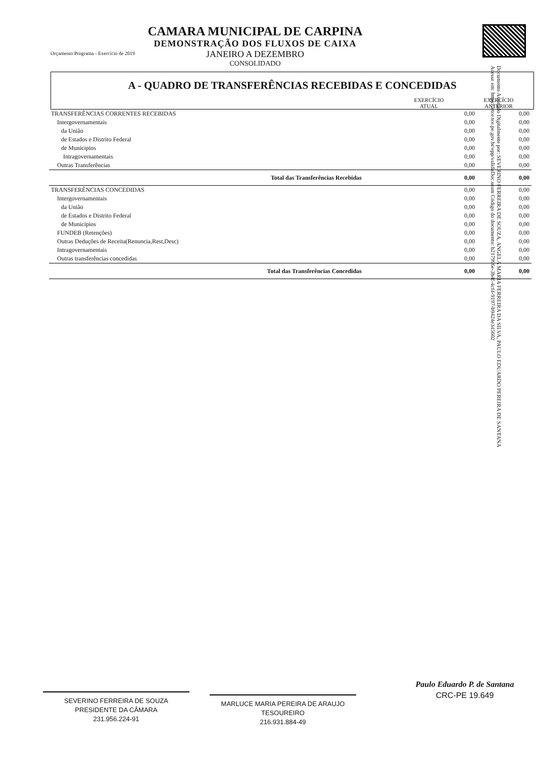Orçamento Programa - Exercício de 2019
CAMARA MUNICIPAL DE CARPINA
DEMONSTRAÇÃO DOS FLUXOS DE CAIXA
JANEIRO A DEZEMBRO
CONSOLIDADO
A - QUADRO DE TRANSFERÊNCIAS RECEBIDAS E CONCEDIDAS
| | EXERCÍCIO ATUAL | EXERCÍCIO ANTERIOR |
| TRANSFERÊNCIAS CORRENTES RECEBIDAS | 0,00 | 0,00 |
| Intergovernamentais | 0,00 | 0,00 |
| da União | 0,00 | 0,00 |
| de Estados e Distrito Federal | 0,00 | 0,00 |
| de Municipios | 0,00 | 0,00 |
| Intragovernamentais | 0,00 | 0,00 |
| Outras Transferências | 0,00 | 0,00 |
| Total das Transferências Recebidas | 0,00 | 0,00 |
| TRANSFERÊNCIAS CONCEDIDAS | 0,00 | 0,00 |
| Intergovernamentais | 0,00 | 0,00 |
| da União | 0,00 | 0,00 |
| de Estados e Distrito Federal | 0,00 | 0,00 |
| de Municípios | 0,00 | 0,00 |
| FUNDEB (Retenções) | 0,00 | 0,00 |
| Outras Deduções de Receita(Renuncia,Rest,Desc) | 0,00 | 0,00 |
| Intragovernamentais | 0,00 | 0,00 |
| Outras transferências concedidas | 0,00 | 0,00 |
| Total das Transferências Concedidas | 0,00 | 0,00 |
Documento Assinado Digitalmente por: SEVERINO FERREIRA DE SOUZA, ANGELA MARIA FERREIRA DA SILVA, PAULO EDUARDO PEREIRA DE SANTANA
Acesse em: https://etce.tce.pe.gov.br/epp/validaDoc.seam Código do documento: b217996e-3b4f-4cf4-9197-b9424e345602
SEVERINO FERREIRA DE SOUZA
PRESIDENTE DA CÂMARA
231.956.224-91
MARLUCE MARIA PEREIRA DE ARAUJO
TESOUREIRO
216.931.884-49
Paulo Eduardo P. de Santana
CRC-PE 19.649